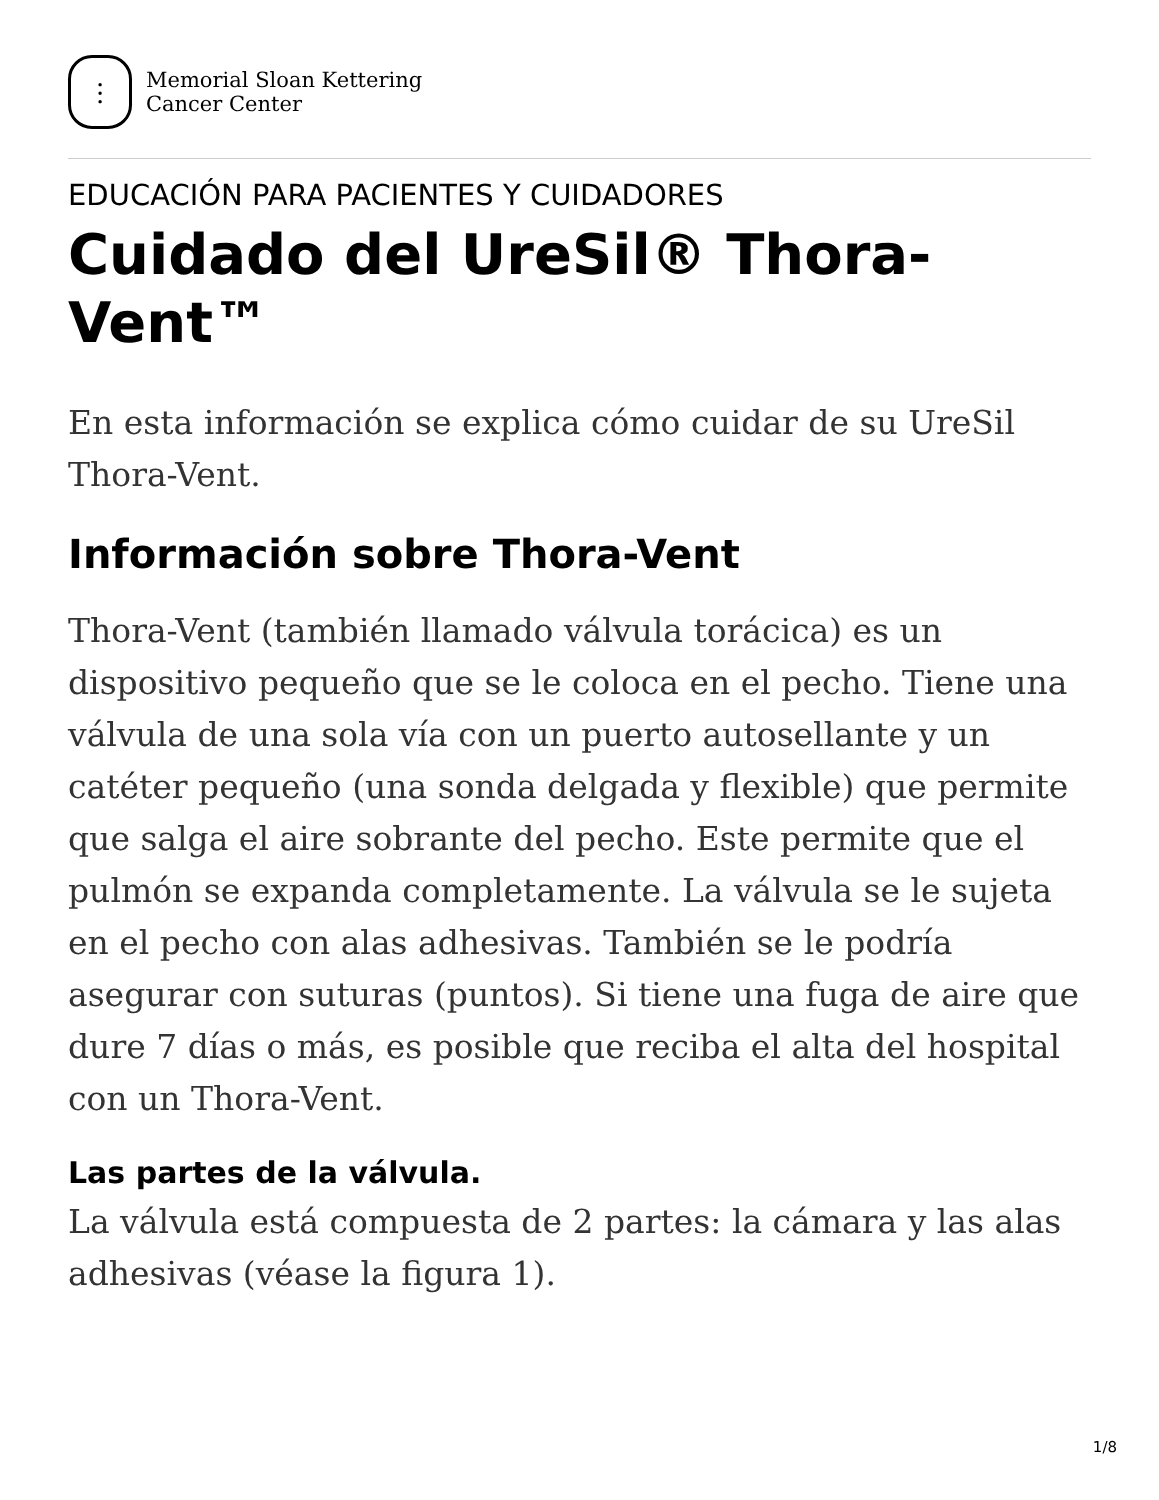⫶
Memorial Sloan Kettering
Cancer Center
EDUCACIÓN PARA PACIENTES Y CUIDADORES
Cuidado del UreSil® Thora-
Vent™
En esta información se explica cómo cuidar de su UreSil Thora-Vent.
Información sobre Thora-Vent
Thora-Vent (también llamado válvula torácica) es un dispositivo pequeño que se le coloca en el pecho. Tiene una válvula de una sola vía con un puerto autosellante y un catéter pequeño (una sonda delgada y flexible) que permite que salga el aire sobrante del pecho. Este permite que el pulmón se expanda completamente. La válvula se le sujeta en el pecho con alas adhesivas. También se le podría asegurar con suturas (puntos). Si tiene una fuga de aire que dure 7 días o más, es posible que reciba el alta del hospital con un Thora-Vent.
Las partes de la válvula.
La válvula está compuesta de 2 partes: la cámara y las alas adhesivas (véase la figura 1).
1/8